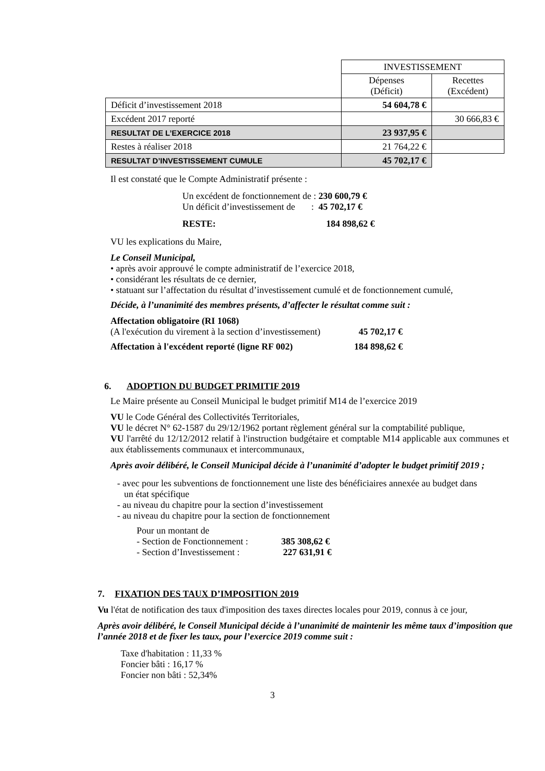| | INVESTISSEMENT | |
| | Dépenses (Déficit) | Recettes (Excédent) |
| Déficit d’investissement 2018 | 54 604,78 € | |
| Excédent 2017 reporté | | 30 666,83 € |
| RESULTAT DE L’EXERCICE 2018 | 23 937,95 € | |
| Restes à réaliser 2018 | 21 764,22 € | |
| RESULTAT D’INVESTISSEMENT CUMULE | 45 702,17 € | |
Il est constaté que le Compte Administratif présente :
Un excédent de fonctionnement de : 230 600,79 €
Un déficit d’investissement de : 45 702,17 €
RESTE: 184 898,62 €
VU les explications du Maire,
Le Conseil Municipal,
• après avoir approuvé le compte administratif de l’exercice 2018,
• considérant les résultats de ce dernier,
• statuant sur l’affectation du résultat d’investissement cumulé et de fonctionnement cumulé,
Décide, à l’unanimité des membres présents, d’affecter le résultat comme suit :
Affectation obligatoire (RI 1068)
(A l'exécution du virement à la section d’investissement) 45 702,17 €
Affectation à l'excédent reporté (ligne RF 002) 184 898,62 €
6. ADOPTION DU BUDGET PRIMITIF 2019
Le Maire présente au Conseil Municipal le budget primitif M14 de l’exercice 2019
VU le Code Général des Collectivités Territoriales,
VU le décret N° 62-1587 du 29/12/1962 portant règlement général sur la comptabilité publique,
VU l'arrêté du 12/12/2012 relatif à l'instruction budgétaire et comptable M14 applicable aux communes et aux établissements communaux et intercommunaux,
Après avoir délibéré, le Conseil Municipal décide à l’unanimité d’adopter le budget primitif 2019 ;
- avec pour les subventions de fonctionnement une liste des bénéficiaires annexée au budget dans
un état spécifique
- au niveau du chapitre pour la section d’investissement
- au niveau du chapitre pour la section de fonctionnement
Pour un montant de
- Section de Fonctionnement : 385 308,62 €
- Section d’Investissement : 227 631,91 €
7. FIXATION DES TAUX D’IMPOSITION 2019
Vu l'état de notification des taux d'imposition des taxes directes locales pour 2019, connus à ce jour,
Après avoir délibéré, le Conseil Municipal décide à l’unanimité de maintenir les même taux d’imposition que l’année 2018 et de fixer les taux, pour l’exercice 2019 comme suit :
Taxe d'habitation : 11,33 %
Foncier bâti : 16,17 %
Foncier non bâti : 52,34%
3